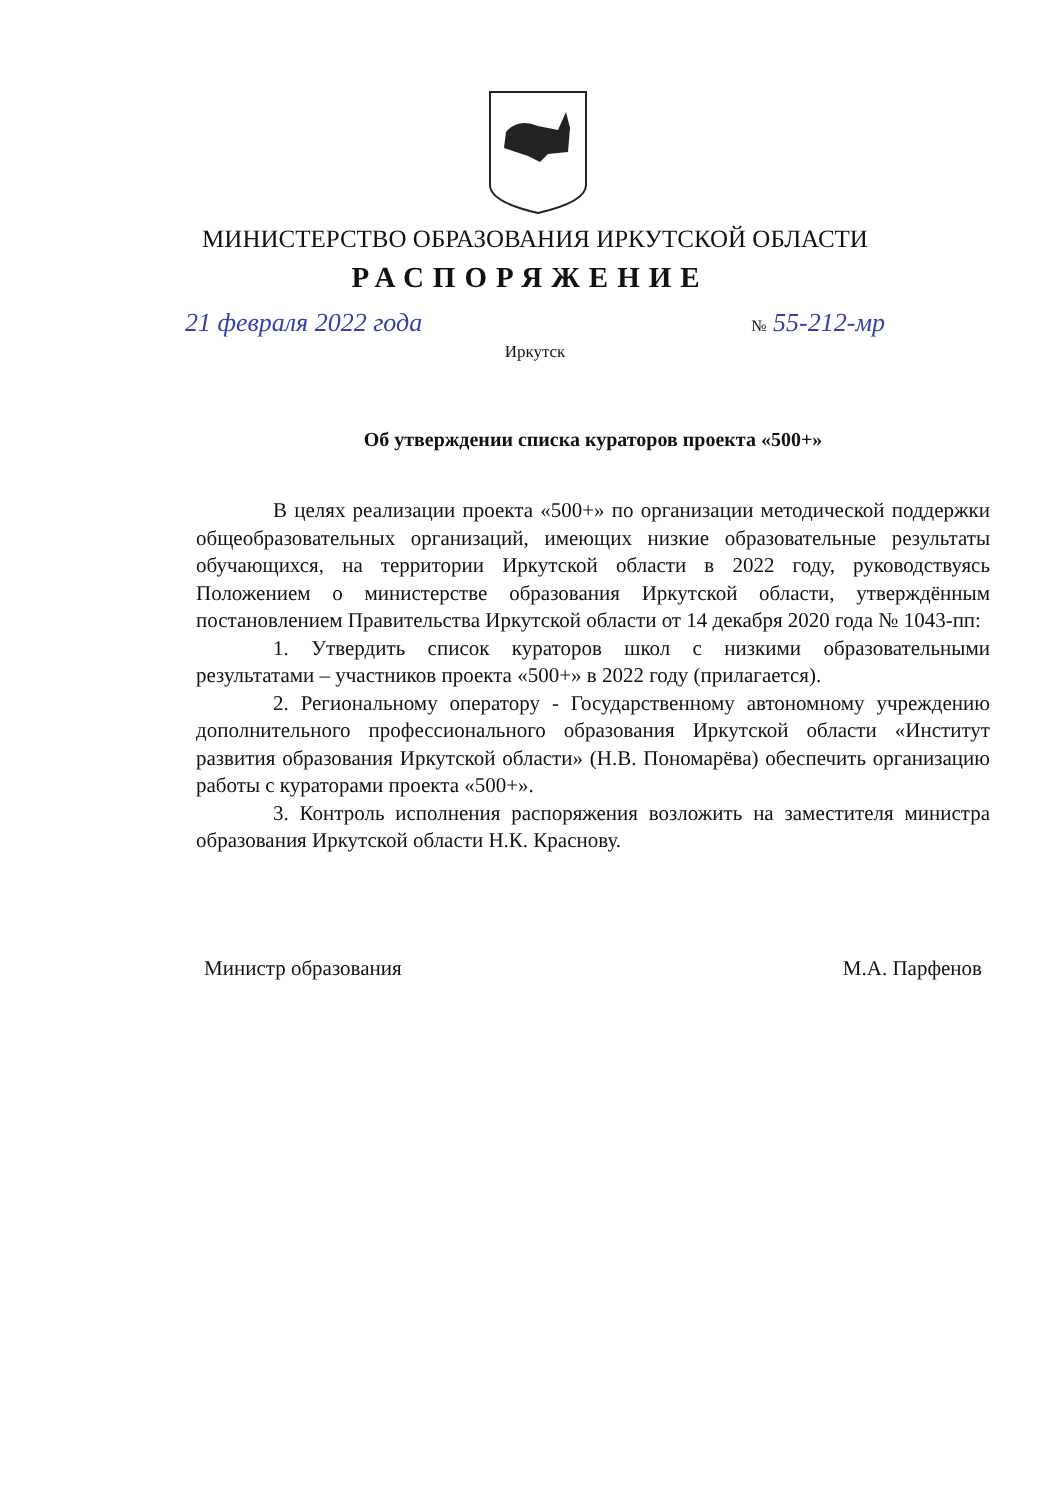МИНИСТЕРСТВО ОБРАЗОВАНИЯ ИРКУТСКОЙ ОБЛАСТИ
РАСПОРЯЖЕНИЕ
21 февраля 2022 года № 55-212-мр
Иркутск
Об утверждении списка кураторов проекта «500+»
В целях реализации проекта «500+» по организации методической поддержки общеобразовательных организаций, имеющих низкие образовательные результаты обучающихся, на территории Иркутской области в 2022 году, руководствуясь Положением о министерстве образования Иркутской области, утверждённым постановлением Правительства Иркутской области от 14 декабря 2020 года № 1043-пп:
1. Утвердить список кураторов школ с низкими образовательными результатами – участников проекта «500+» в 2022 году (прилагается).
2. Региональному оператору - Государственному автономному учреждению дополнительного профессионального образования Иркутской области «Институт развития образования Иркутской области» (Н.В. Пономарёва) обеспечить организацию работы с кураторами проекта «500+».
3. Контроль исполнения распоряжения возложить на заместителя министра образования Иркутской области Н.К. Краснову.
Министр образования М.А. Парфенов